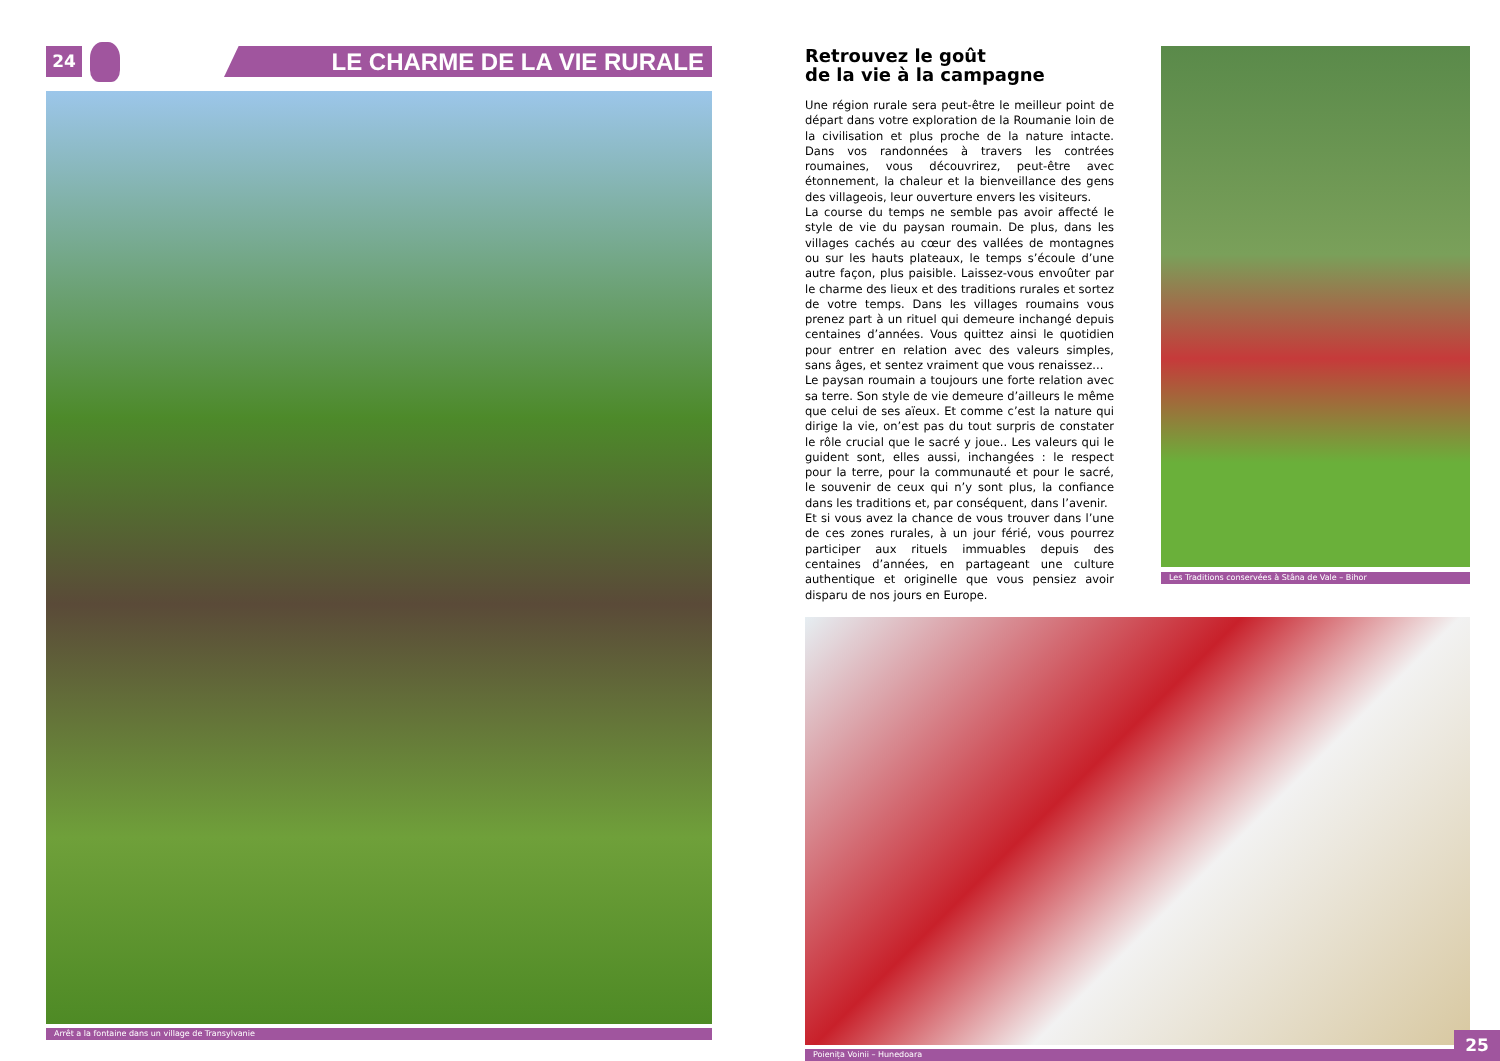24
LE CHARME DE LA VIE RURALE
Arrêt a la fontaine dans un village de Transylvanie
Retrouvez le goût
de la vie à la campagne
Une région rurale sera peut-être le meilleur point de départ dans votre exploration de la Roumanie loin de la civilisation et plus proche de la nature intacte. Dans vos randonnées à travers les contrées roumaines, vous découvrirez, peut-être avec étonnement, la chaleur et la bienveillance des gens des villageois, leur ouverture envers les visiteurs.
La course du temps ne semble pas avoir affecté le style de vie du paysan roumain. De plus, dans les villages cachés au cœur des vallées de montagnes ou sur les hauts plateaux, le temps s’écoule d’une autre façon, plus paisible. Laissez-vous envoûter par le charme des lieux et des traditions rurales et sortez de votre temps. Dans les villages roumains vous prenez part à un rituel qui demeure inchangé depuis centaines d’années. Vous quittez ainsi le quotidien pour entrer en relation avec des valeurs simples, sans âges, et sentez vraiment que vous renaissez...
Le paysan roumain a toujours une forte relation avec sa terre. Son style de vie demeure d’ailleurs le même que celui de ses aïeux. Et comme c’est la nature qui dirige la vie, on’est pas du tout surpris de constater le rôle crucial que le sacré y joue.. Les valeurs qui le guident sont, elles aussi, inchangées : le respect pour la terre, pour la communauté et pour le sacré, le souvenir de ceux qui n’y sont plus, la confiance dans les traditions et, par conséquent, dans l’avenir.
Et si vous avez la chance de vous trouver dans l’une de ces zones rurales, à un jour férié, vous pourrez participer aux rituels immuables depuis des centaines d’années, en partageant une culture authentique et originelle que vous pensiez avoir disparu de nos jours en Europe.
Les Traditions conservées à Stâna de Vale – Bihor
Poienița Voinii – Hunedoara
25